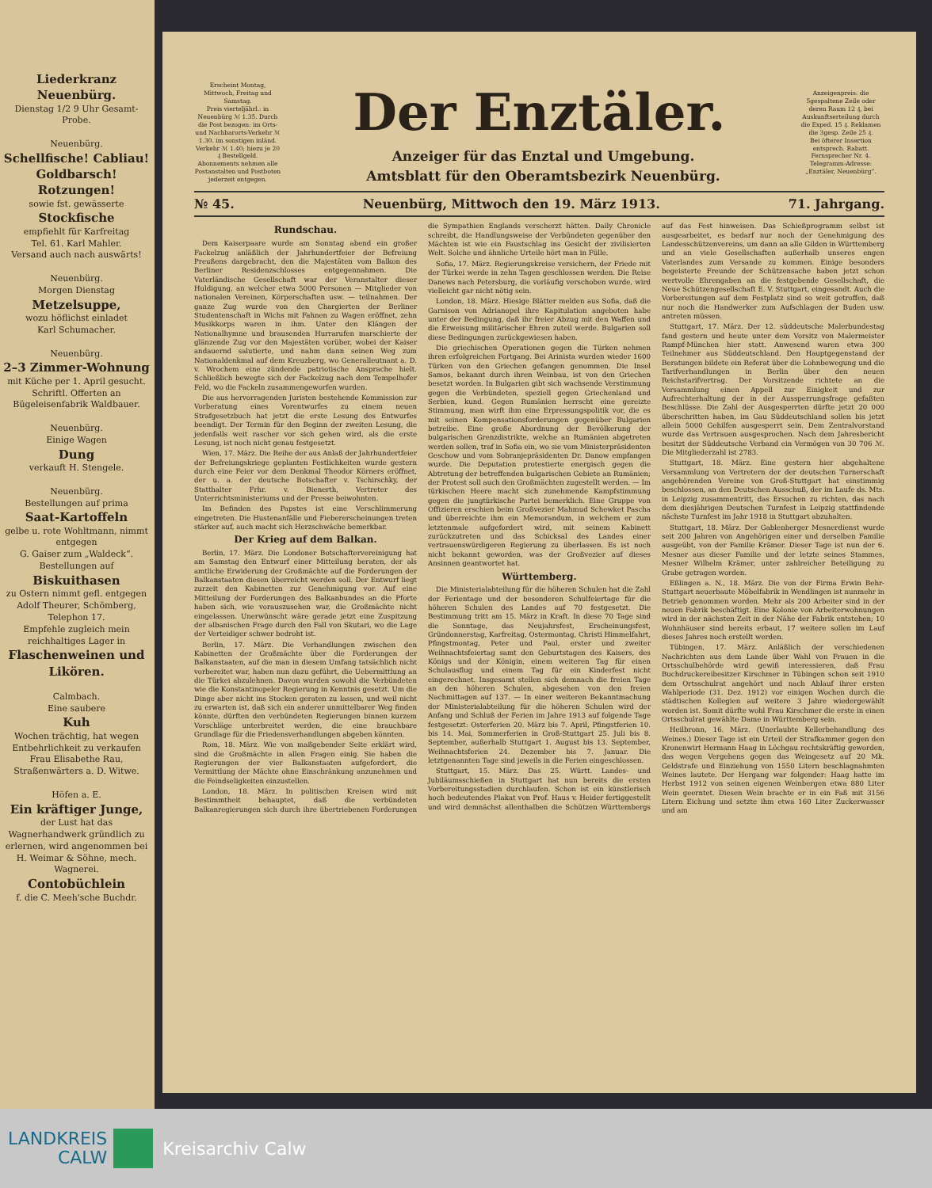Liederkranz Neuenbürg.
Dienstag 1/2 9 Uhr Gesamt-Probe.
Neuenbürg.
Schellfische! Cabliau! Goldbarsch! Rotzungen!
sowie fst. gewässerte
Stockfische
empfiehlt für Karfreitag
Tel. 61. Karl Mahler.
Versand auch nach auswärts!
Neuenbürg.
Morgen Dienstag
Metzelsuppe,
wozu höflichst einladet
Karl Schumacher.
Neuenbürg.
2–3 Zimmer-Wohnung
mit Küche per 1. April gesucht. Schriftl. Offerten an Bügeleisenfabrik Waldbauer.
Neuenbürg.
Einige Wagen
Dung
verkauft H. Stengele.
Neuenbürg.
Bestellungen auf prima
Saat-Kartoffeln
gelbe u. rote Wohltmann, nimmt entgegen
G. Gaiser zum „Waldeck“.
Bestellungen auf
Biskuithasen
zu Ostern nimmt gefl. entgegen
Adolf Theurer, Schömberg, Telephon 17.
Empfehle zugleich mein reichhaltiges Lager in
Flaschenweinen und Likören.
Calmbach.
Eine saubere
Kuh
Wochen trächtig, hat wegen Entbehrlichkeit zu verkaufen
Frau Elisabethe Rau, Straßenwärters a. D. Witwe.
Höfen a. E.
Ein kräftiger Junge,
der Lust hat das Wagnerhandwerk gründlich zu erlernen, wird angenommen bei
H. Weimar & Söhne, mech. Wagnerei.
Contobüchlein
f. die C. Meeh'sche Buchdr.
Erscheint Montag, Mittwoch, Freitag und Samstag.
Preis vierteljährl.: in Neuenbürg ℳ 1.35. Durch die Post bezogen: im Orts- und Nachbarorts-Verkehr ℳ 1.30. im sonstigen inländ. Verkehr ℳ 1.40; hiezu je 20 ₰ Bestellgeld.
Abonnements nehmen alle Postanstalten und Postboten jederzeit entgegen.
Der Enztäler.
Anzeiger für das Enztal und Umgebung.
Amtsblatt für den Oberamtsbezirk Neuenbürg.
Anzeigenpreis: die 5gespaltene Zeile oder deren Raum 12 ₰, bei Auskunftserteilung durch die Exped. 15 ₰. Reklamen die 3gesp. Zeile 25 ₰.
Bei öfterer Insertion entsprech. Rabatt.
Fernsprecher Nr. 4.
Telegramm-Adresse: „Enztäler, Neuenbürg“.
№ 45. Neuenbürg, Mittwoch den 19. März 1913. 71. Jahrgang.
Rundschau.
Dem Kaiserpaare wurde am Sonntag abend ein großer Fackelzug anläßlich der Jahrhundertfeier der Befreiung Preußens dargebracht, den die Majestäten vom Balkon des Berliner Residenzschlosses entgegennahmen. Die Vaterländische Gesellschaft war der Veranstalter dieser Huldigung, an welcher etwa 5000 Personen — Mitglieder von nationalen Vereinen, Körperschaften usw. — teilnahmen. Der ganze Zug wurde von den Chargierten der Berliner Studentenschaft in Wichs mit Fahnen zu Wagen eröffnet, zehn Musikkorps waren in ihm. Unter den Klängen der Nationalhymne und brausenden Hurrarufen marschierte der glänzende Zug vor den Majestäten vorüber, wobei der Kaiser andauernd salutierte, und nahm dann seinen Weg zum Nationaldenkmal auf dem Kreuzberg, wo Generalleutnant a. D. v. Wrochem eine zündende patriotische Ansprache hielt. Schließlich bewegte sich der Fackelzug nach dem Tempelhofer Feld, wo die Fackeln zusammengeworfen wurden.
Die aus hervorragenden Juristen bestehende Kommission zur Vorberatung eines Vorentwurfes zu einem neuen Strafgesetzbuch hat jetzt die erste Lesung des Entwurfes beendigt. Der Termin für den Beginn der zweiten Lesung, die jedenfalls weit rascher vor sich gehen wird, als die erste Lesung, ist noch nicht genau festgesetzt.
Wien, 17. März. Die Reihe der aus Anlaß der Jahrhundertfeier der Befreiungskriege geplanten Festlichkeiten wurde gestern durch eine Feier vor dem Denkmal Theodor Körners eröffnet, der u. a. der deutsche Botschafter v. Tschirschky, der Statthalter Frhr. v. Bienerth, Vertreter des Unterrichtsministeriums und der Presse beiwohnten.
Im Befinden des Papstes ist eine Verschlimmerung eingetreten. Die Hustenanfälle und Fiebererscheinungen treten stärker auf, auch macht sich Herzschwäche bemerkbar.
Der Krieg auf dem Balkan.
Berlin, 17. März. Die Londoner Botschaftervereinigung hat am Samstag den Entwurf einer Mitteilung beraten, der als amtliche Erwiderung der Großmächte auf die Forderungen der Balkanstaaten diesen überreicht werden soll. Der Entwurf liegt zurzeit den Kabinetten zur Genehmigung vor. Auf eine Mitteilung der Forderungen des Balkanbundes an die Pforte haben sich, wie vorauszusehen war, die Großmächte nicht eingelassen. Unerwünscht wäre gerade jetzt eine Zuspitzung der albanischen Frage durch den Fall von Skutari, wo die Lage der Verteidiger schwer bedroht ist.
Berlin, 17. März. Die Verhandlungen zwischen den Kabinetten der Großmächte über die Forderungen der Balkanstaaten, auf die man in diesem Umfang tatsächlich nicht vorbereitet war, haben nun dazu geführt, die Uebermittlung an die Türkei abzulehnen. Davon wurden sowohl die Verbündeten wie die Konstantinopeler Regierung in Kenntnis gesetzt. Um die Dinge aber nicht ins Stocken geraten zu lassen, und weil nicht zu erwarten ist, daß sich ein anderer unmittelbarer Weg finden könnte, dürften den verbündeten Regierungen binnen kurzem Vorschläge unterbreitet werden, die eine brauchbare Grundlage für die Friedensverhandlungen abgeben könnten.
Rom, 18. März. Wie von maßgebender Seite erklärt wird, sind die Großmächte in allen Fragen einig. Sie haben die Regierungen der vier Balkanstaaten aufgefordert, die Vermittlung der Mächte ohne Einschränkung anzunehmen und die Feindseligkeiten einzustellen.
London, 18. März. In politischen Kreisen wird mit Bestimmtheit behauptet, daß die verbündeten Balkanregierungen sich durch ihre übertriebenen Forderungen die Sympathien Englands verscherzt hätten. Daily Chronicle schreibt, die Handlungsweise der Verbündeten gegenüber den Mächten ist wie ein Faustschlag ins Gesicht der zivilisierten Welt. Solche und ähnliche Urteile hört man in Fülle.
Sofia, 17. März. Regierungskreise versichern, der Friede mit der Türkei werde in zehn Tagen geschlossen werden. Die Reise Danews nach Petersburg, die vorläufig verschoben wurde, wird vielleicht gar nicht nötig sein.
London, 18. März. Hiesige Blätter melden aus Sofia, daß die Garnison von Adrianopel ihre Kapitulation angeboten habe unter der Bedingung, daß ihr freier Abzug mit den Waffen und die Erweisung militärischer Ehren zuteil werde. Bulgarien soll diese Bedingungen zurückgewiesen haben.
Die griechischen Operationen gegen die Türken nehmen ihren erfolgreichen Fortgang. Bei Arinista wurden wieder 1600 Türken von den Griechen gefangen genommen. Die Insel Samos, bekannt durch ihren Weinbau, ist von den Griechen besetzt worden. In Bulgarien gibt sich wachsende Verstimmung gegen die Verbündeten, speziell gegen Griechenland und Serbien, kund. Gegen Rumänien herrscht eine gereizte Stimmung, man wirft ihm eine Erpressungspolitik vor, die es mit seinen Kompensationsforderungen gegenüber Bulgarien betreibe. Eine große Abordnung der Bevölkerung der bulgarischen Grenzdistrikte, welche an Rumänien abgetreten werden sollen, traf in Sofia ein, wo sie vom Ministerpräsidenten Geschow und vom Sobranjepräsidenten Dr. Danow empfangen wurde. Die Deputation protestierte energisch gegen die Abtretung der betreffenden bulgarischen Gebiete an Rumänien; der Protest soll auch den Großmächten zugestellt werden. — Im türkischen Heere macht sich zunehmende Kampfstimmung gegen die jungtürkische Partei bemerklich. Eine Gruppe von Offizieren erschien beim Großvezier Mahmud Schewket Pascha und überreichte ihm ein Memorandum, in welchem er zum letztenmale aufgefordert wird, mit seinem Kabinett zurückzutreten und das Schicksal des Landes einer vertrauenswürdigeren Regierung zu überlassen. Es ist noch nicht bekannt geworden, was der Großvezier auf dieses Ansinnen geantwortet hat.
Württemberg.
Die Ministerialabteilung für die höheren Schulen hat die Zahl der Ferientage und der besonderen Schulfeiertage für die höheren Schulen des Landes auf 70 festgesetzt. Die Bestimmung tritt am 15. März in Kraft. In diese 70 Tage sind die Sonntage, das Neujahrsfest, Erscheinungsfest, Gründonnerstag, Karfreitag, Ostermontag, Christi Himmelfahrt, Pfingstmontag, Peter und Paul, erster und zweiter Weihnachtsfeiertag samt den Geburtstagen des Kaisers, des Königs und der Königin, einem weiteren Tag für einen Schulausflug und einem Tag für ein Kinderfest nicht eingerechnet. Insgesamt stellen sich demnach die freien Tage an den höheren Schulen, abgesehen von den freien Nachmittagen auf 137. — In einer weiteren Bekanntmachung der Ministerialabteilung für die höheren Schulen wird der Anfang und Schluß der Ferien im Jahre 1913 auf folgende Tage festgesetzt: Osterferien 20. März bis 7. April, Pfingstferien 10. bis 14. Mai, Sommerferien in Groß-Stuttgart 25. Juli bis 8. September, außerhalb Stuttgart 1. August bis 13. September, Weihnachtsferien 24. Dezember bis 7. Januar. Die letztgenannten Tage sind jeweils in die Ferien eingeschlossen.
Stuttgart, 15. März. Das 25. Württ. Landes- und Jubiläumsschießen in Stuttgart hat nun bereits die ersten Vorbereitungsstadien durchlaufen. Schon ist ein künstlerisch hoch bedeutendes Plakat von Prof. Haus v. Heider fertiggestellt und wird demnächst allenthalben die Schützen Württembergs auf das Fest hinweisen. Das Schießprogramm selbst ist ausgearbeitet, es bedarf nur noch der Genehmigung des Landesschützenvereins, um dann an alle Gilden in Württemberg und an viele Gesellschaften außerhalb unseres engen Vaterlandes zum Versande zu kommen. Einige besonders begeisterte Freunde der Schützensache haben jetzt schon wertvolle Ehrengaben an die festgebende Gesellschaft, die Neue Schützengesellschaft E. V. Stuttgart, eingesandt. Auch die Vorbereitungen auf dem Festplatz sind so weit getroffen, daß nur noch die Handwerker zum Aufschlagen der Buden usw. antreten müssen.
Stuttgart, 17. März. Der 12. süddeutsche Malerbundestag fand gestern und heute unter dem Vorsitz von Malermeister Rampf-München hier statt. Anwesend waren etwa 300 Teilnehmer aus Süddeutschland. Den Hauptgegenstand der Beratungen bildete ein Referat über die Lohnbewegung und die Tarifverhandlungen in Berlin über den neuen Reichstarifvertrag. Der Vorsitzende richtete an die Versammlung einen Appell zur Einigkeit und zur Aufrechterhaltung der in der Aussperrungsfrage gefaßten Beschlüsse. Die Zahl der Ausgesperrten dürfte jetzt 20 000 überschritten haben, im Gau Süddeutschland sollen bis jetzt allein 5000 Gehilfen ausgesperrt sein. Dem Zentralvorstand wurde das Vertrauen ausgesprochen. Nach dem Jahresbericht besitzt der Süddeutsche Verband ein Vermögen von 30 706 ℳ. Die Mitgliederzahl ist 2783.
Stuttgart, 18. März. Eine gestern hier abgehaltene Versammlung von Vertretern der der deutschen Turnerschaft angehörenden Vereine von Groß-Stuttgart hat einstimmig beschlossen, an den Deutschen Ausschuß, der im Laufe ds. Mts. in Leipzig zusammentritt, das Ersuchen zu richten, das nach dem diesjährigen Deutschen Turnfest in Leipzig stattfindende nächste Turnfest im Jahr 1918 in Stuttgart abzuhalten.
Stuttgart, 18. März. Der Gablenberger Mesnerdienst wurde seit 200 Jahren von Angehörigen einer und derselben Familie ausgeübt, von der Familie Krämer. Dieser Tage ist nun der 6. Mesner aus dieser Familie und der letzte seines Stammes, Mesner Wilhelm Krämer, unter zahlreicher Beteiligung zu Grabe getragen worden.
Eßlingen a. N., 18. März. Die von der Firma Erwin Behr-Stuttgart neuerbaute Möbelfabrik in Wendlingen ist nunmehr in Betrieb genommen worden. Mehr als 200 Arbeiter sind in der neuen Fabrik beschäftigt. Eine Kolonie von Arbeiterwohnungen wird in der nächsten Zeit in der Nähe der Fabrik entstehen; 10 Wohnhäuser sind bereits erbaut, 17 weitere sollen im Lauf dieses Jahres noch erstellt werden.
Tübingen, 17. März. Anläßlich der verschiedenen Nachrichten aus dem Lande über Wahl von Frauen in die Ortsschulbehörde wird gewiß interessieren, daß Frau Buchdruckereibesitzer Kirschmer in Tübingen schon seit 1910 dem Ortsschulrat angehört und nach Ablauf ihrer ersten Wahlperiode (31. Dez. 1912) vor einigen Wochen durch die städtischen Kollegien auf weitere 3 Jahre wiedergewählt worden ist. Somit dürfte wohl Frau Kirschmer die erste in einen Ortsschulrat gewählte Dame in Württemberg sein.
Heilbronn, 16. März. (Unerlaubte Kellerbehandlung des Weines.) Dieser Tage ist ein Urteil der Strafkammer gegen den Kronenwirt Hermann Haag in Löchgau rechtskräftig geworden, das wegen Vergehens gegen das Weingesetz auf 20 Mk. Geldstrafe und Einziehung von 1550 Litern beschlagnahmten Weines lautete. Der Hergang war folgender: Haag hatte im Herbst 1912 von seinen eigenen Weinbergen etwa 880 Liter Wein geerntet. Diesen Wein brachte er in ein Faß mit 3156 Litern Eichung und setzte ihm etwa 160 Liter Zuckerwasser und am
LANDKREIS
CALW
Kreisarchiv Calw